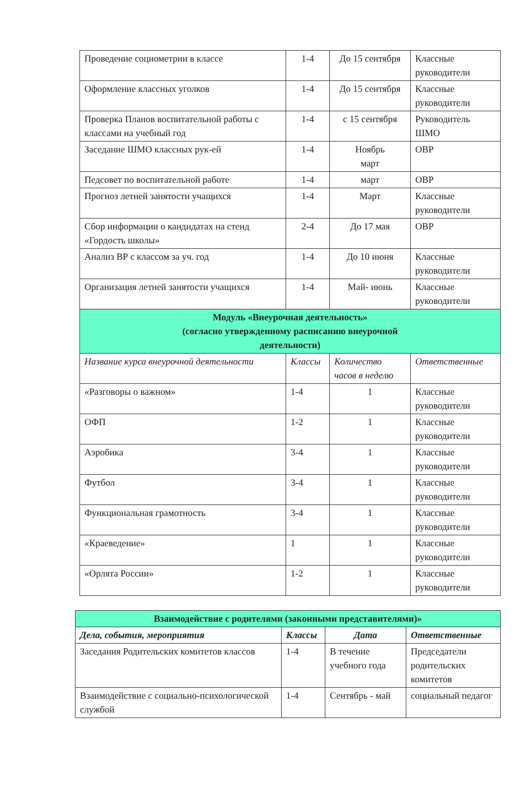| Проведение социометрии в классе | 1-4 | До 15 сентября | Классные руководители |
| Оформление классных уголков | 1-4 | До 15 сентября | Классные руководители |
| Проверка Планов воспитательной работы с классами на учебный год | 1-4 | с 15 сентября | Руководитель ШМО |
| Заседание ШМО классных рук-ей | 1-4 | Ноябрь март | ОВР |
| Педсовет по воспитательной работе | 1-4 | март | ОВР |
| Прогноз летней занятости учащихся | 1-4 | Март | Классные руководители |
| Сбор информации о кандидатах на стенд «Гордость школы» | 2-4 | До 17 мая | ОВР |
| Анализ ВР с классом за уч. год | 1-4 | До 10 июня | Классные руководители |
| Организация летней занятости учащихся | 1-4 | Май- июнь | Классные руководители |
| Модуль «Внеурочная деятельность» (согласно утвержденному расписанию внеурочной деятельности) | | | |
| Название курса внеурочной деятельности | Классы | Количество часов в неделю | Ответственные |
| «Разговоры о важном» | 1-4 | 1 | Классные руководители |
| ОФП | 1-2 | 1 | Классные руководители |
| Аэробика | 3-4 | 1 | Классные руководители |
| Футбол | 3-4 | 1 | Классные руководители |
| Функциональная грамотность | 3-4 | 1 | Классные руководители |
| «Краеведение» | 1 | 1 | Классные руководители |
| «Орлята России» | 1-2 | 1 | Классные руководители |
| Взаимодействие с родителями (законными представителями)» | | | |
| Дела, события, мероприятия | Классы | Дата | Ответственные |
| Заседания Родительских комитетов классов | 1-4 | В течение учебного года | Председатели родительских комитетов |
| Взаимодействие с социально-психологической службой | 1-4 | Сентябрь - май | социальный педагог |